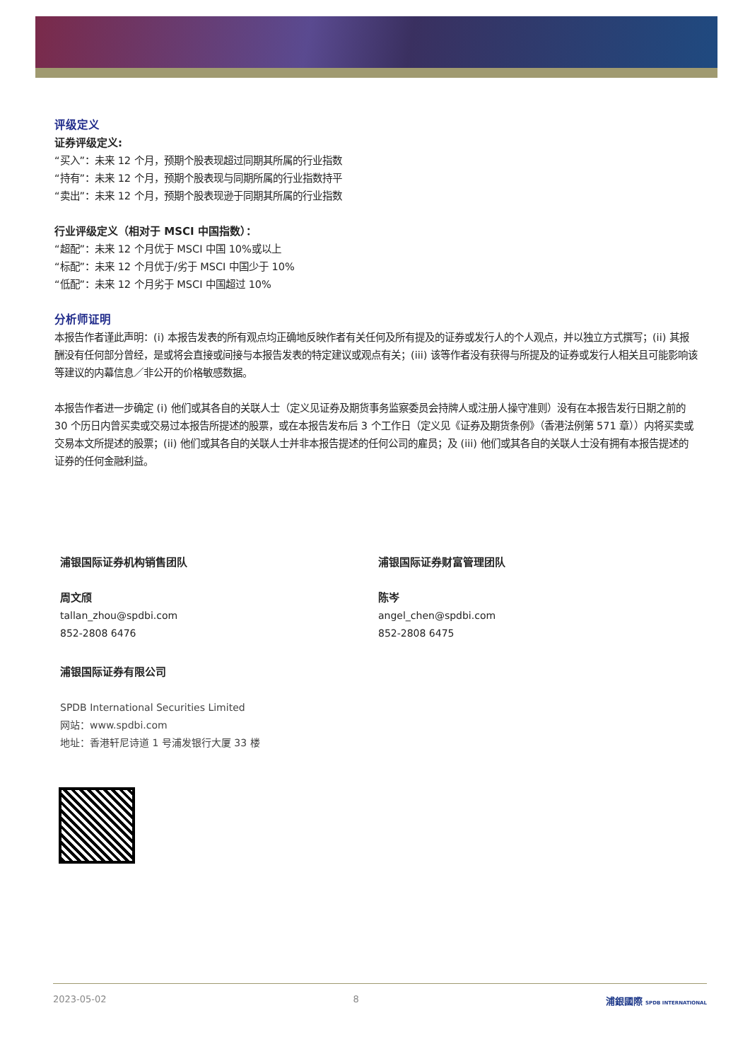评级定义
证券评级定义:
“买入”：未来 12 个月，预期个股表现超过同期其所属的行业指数
“持有”：未来 12 个月，预期个股表现与同期所属的行业指数持平
“卖出”：未来 12 个月，预期个股表现逊于同期其所属的行业指数
行业评级定义（相对于 MSCI 中国指数）：
“超配”：未来 12 个月优于 MSCI 中国 10%或以上
“标配”：未来 12 个月优于/劣于 MSCI 中国少于 10%
“低配”：未来 12 个月劣于 MSCI 中国超过 10%
分析师证明
本报告作者谨此声明：(i) 本报告发表的所有观点均正确地反映作者有关任何及所有提及的证券或发行人的个人观点，并以独立方式撰写；(ii) 其报酬没有任何部分曾经，是或将会直接或间接与本报告发表的特定建议或观点有关；(iii) 该等作者没有获得与所提及的证券或发行人相关且可能影响该等建议的内幕信息／非公开的价格敏感数据。
本报告作者进一步确定 (i) 他们或其各自的关联人士（定义见证券及期货事务监察委员会持牌人或注册人操守准则）没有在本报告发行日期之前的 30 个历日内曾买卖或交易过本报告所提述的股票，或在本报告发布后 3 个工作日（定义见《证券及期货条例》（香港法例第 571 章））内将买卖或交易本文所提述的股票；(ii) 他们或其各自的关联人士并非本报告提述的任何公司的雇员；及 (iii) 他们或其各自的关联人士没有拥有本报告提述的证券的任何金融利益。
浦银国际证券机构销售团队
周文颀
tallan_zhou@spdbi.com
852-2808 6476
浦银国际证券财富管理团队
陈岑
angel_chen@spdbi.com
852-2808 6475
浦银国际证券有限公司
SPDB International Securities Limited
网站：www.spdbi.com
地址：香港轩尼诗道 1 号浦发银行大厦 33 楼
2023-05-02 8 浦銀國際 SPDB INTERNATIONAL